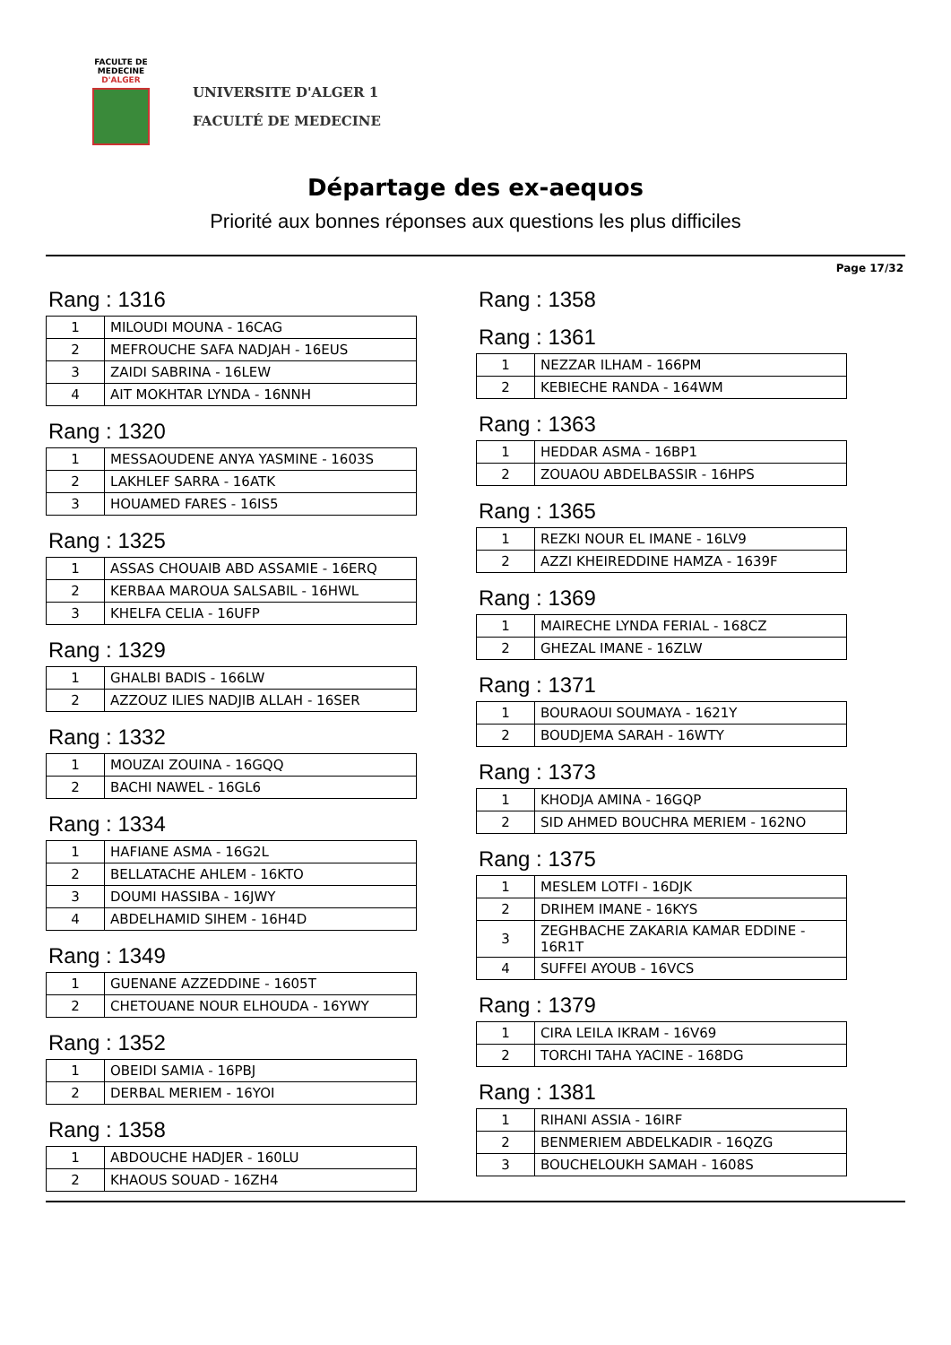FACULTE DE MEDECINE
D'ALGER
UNIVERSITE D'ALGER 1
FACULTÉ DE MEDECINE
Départage des ex-aequos
Priorité aux bonnes réponses aux questions les plus difficiles
Page 17/32
Rang : 1316
| 1 | MILOUDI MOUNA - 16CAG |
| 2 | MEFROUCHE SAFA NADJAH - 16EUS |
| 3 | ZAIDI SABRINA - 16LEW |
| 4 | AIT MOKHTAR LYNDA - 16NNH |
Rang : 1320
| 1 | MESSAOUDENE ANYA YASMINE - 1603S |
| 2 | LAKHLEF SARRA - 16ATK |
| 3 | HOUAMED FARES - 16IS5 |
Rang : 1325
| 1 | ASSAS CHOUAIB ABD ASSAMIE - 16ERQ |
| 2 | KERBAA MAROUA SALSABIL - 16HWL |
| 3 | KHELFA CELIA - 16UFP |
Rang : 1329
| 1 | GHALBI BADIS - 166LW |
| 2 | AZZOUZ ILIES NADJIB ALLAH - 16SER |
Rang : 1332
| 1 | MOUZAI ZOUINA - 16GQQ |
| 2 | BACHI NAWEL - 16GL6 |
Rang : 1334
| 1 | HAFIANE ASMA - 16G2L |
| 2 | BELLATACHE AHLEM - 16KTO |
| 3 | DOUMI HASSIBA - 16JWY |
| 4 | ABDELHAMID SIHEM - 16H4D |
Rang : 1349
| 1 | GUENANE AZZEDDINE - 1605T |
| 2 | CHETOUANE NOUR ELHOUDA - 16YWY |
Rang : 1352
| 1 | OBEIDI SAMIA - 16PBJ |
| 2 | DERBAL MERIEM - 16YOI |
Rang : 1358
| 1 | ABDOUCHE HADJER - 160LU |
| 2 | KHAOUS SOUAD - 16ZH4 |
Rang : 1358
Rang : 1361
| 1 | NEZZAR ILHAM - 166PM |
| 2 | KEBIECHE RANDA - 164WM |
Rang : 1363
| 1 | HEDDAR ASMA - 16BP1 |
| 2 | ZOUAOU ABDELBASSIR - 16HPS |
Rang : 1365
| 1 | REZKI NOUR EL IMANE - 16LV9 |
| 2 | AZZI KHEIREDDINE HAMZA - 1639F |
Rang : 1369
| 1 | MAIRECHE LYNDA FERIAL - 168CZ |
| 2 | GHEZAL IMANE - 16ZLW |
Rang : 1371
| 1 | BOURAOUI SOUMAYA - 1621Y |
| 2 | BOUDJEMA SARAH - 16WTY |
Rang : 1373
| 1 | KHODJA AMINA - 16GQP |
| 2 | SID AHMED BOUCHRA MERIEM - 162NO |
Rang : 1375
| 1 | MESLEM LOTFI - 16DJK |
| 2 | DRIHEM IMANE - 16KYS |
| 3 | ZEGHBACHE ZAKARIA KAMAR EDDINE - 16R1T |
| 4 | SUFFEI AYOUB - 16VCS |
Rang : 1379
| 1 | CIRA LEILA IKRAM - 16V69 |
| 2 | TORCHI TAHA YACINE - 168DG |
Rang : 1381
| 1 | RIHANI ASSIA - 16IRF |
| 2 | BENMERIEM ABDELKADIR - 16QZG |
| 3 | BOUCHELOUKH SAMAH - 1608S |